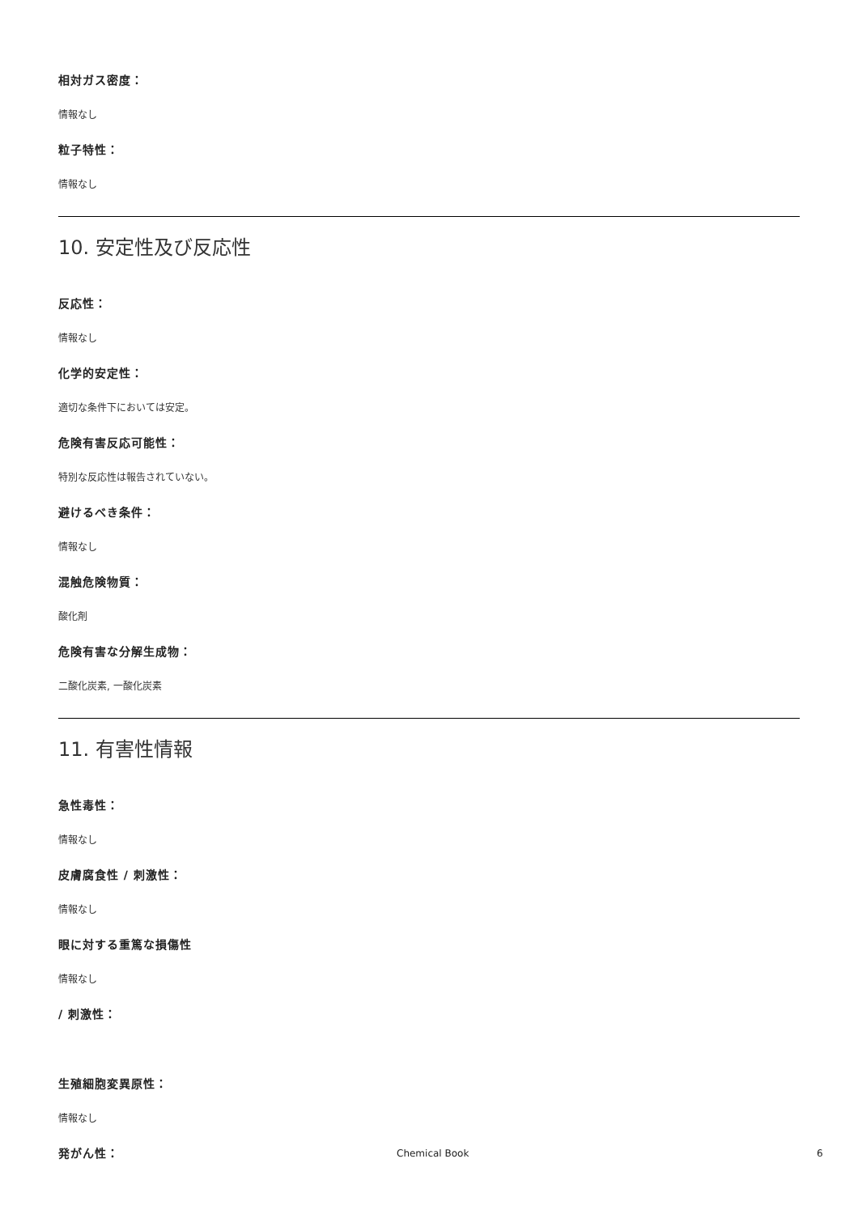相対ガス密度：
情報なし
粒子特性：
情報なし
10. 安定性及び反応性
反応性：
情報なし
化学的安定性：
適切な条件下においては安定。
危険有害反応可能性：
特別な反応性は報告されていない。
避けるべき条件：
情報なし
混触危険物質：
酸化剤
危険有害な分解生成物：
二酸化炭素, 一酸化炭素
11. 有害性情報
急性毒性：
情報なし
皮膚腐食性 / 刺激性：
情報なし
眼に対する重篤な損傷性
情報なし
/ 刺激性：
生殖細胞変異原性：
情報なし
発がん性：
Chemical Book 6